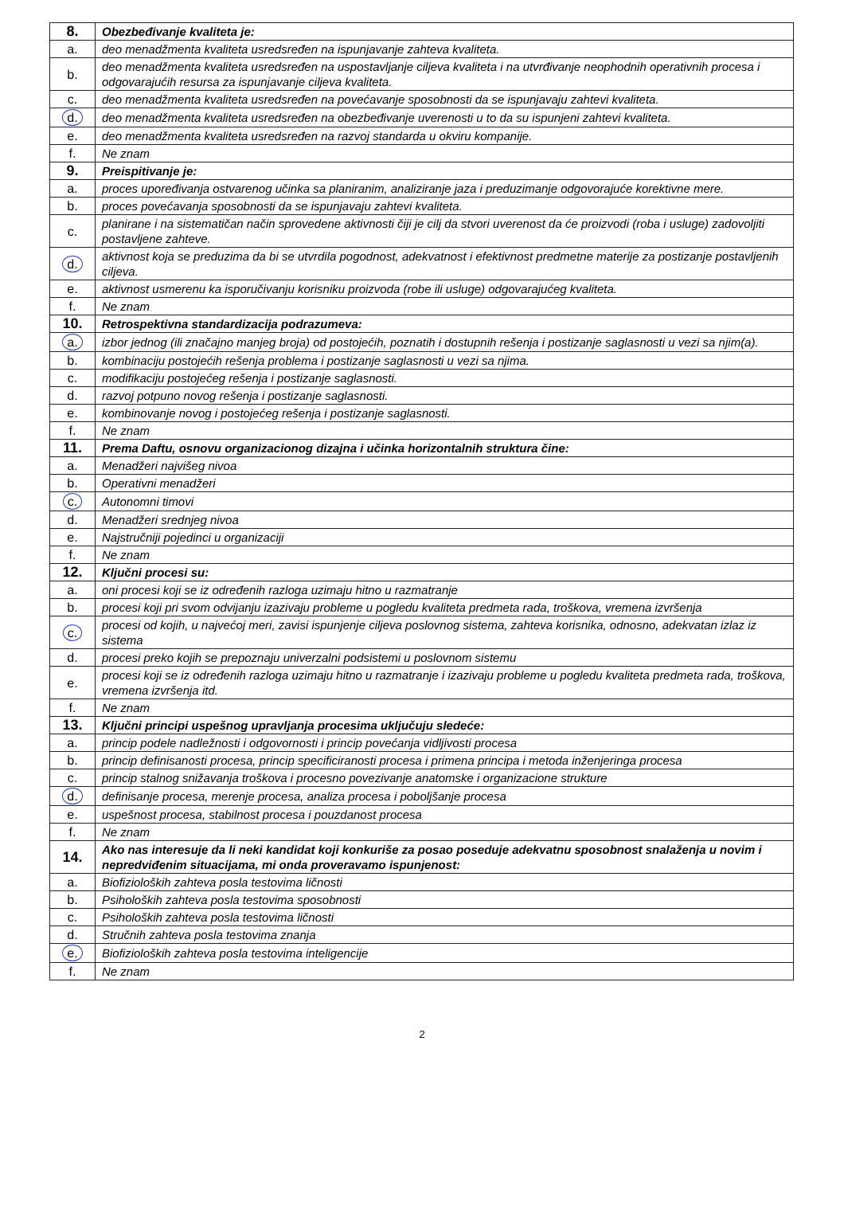| 8. | Obezbeđivanje kvaliteta je: |
| a. | deo menadžmenta kvaliteta usredsređen na ispunjavanje zahteva kvaliteta. |
| b. | deo menadžmenta kvaliteta usredsređen na uspostavljanje ciljeva kvaliteta i na utvrđivanje neophodnih operativnih procesa i odgovarajućih resursa za ispunjavanje ciljeva kvaliteta. |
| c. | deo menadžmenta kvaliteta usredsređen na povećavanje sposobnosti da se ispunjavaju zahtevi kvaliteta. |
| d. | deo menadžmenta kvaliteta usredsređen na obezbeđivanje uverenosti u to da su ispunjeni zahtevi kvaliteta. |
| e. | deo menadžmenta kvaliteta usredsređen na razvoj standarda u okviru kompanije. |
| f. | Ne znam |
| 9. | Preispitivanje je: |
| a. | proces upoređivanja ostvarenog učinka sa planiranim, analiziranje jaza i preduzimanje odgovorajuće korektivne mere. |
| b. | proces povećavanja sposobnosti da se ispunjavaju zahtevi kvaliteta. |
| c. | planirane i na sistematičan način sprovedene aktivnosti čiji je cilj da stvori uverenost da će proizvodi (roba i usluge) zadovoljiti postavljene zahteve. |
| d. | aktivnost koja se preduzima da bi se utvrdila pogodnost, adekvatnost i efektivnost predmetne materije za postizanje postavljenih ciljeva. |
| e. | aktivnost usmerenu ka isporučivanju korisniku proizvoda (robe ili usluge) odgovarajućeg kvaliteta. |
| f. | Ne znam |
| 10. | Retrospektivna standardizacija podrazumeva: |
| a. | izbor jednog (ili značajno manjeg broja) od postojećih, poznatih i dostupnih rešenja i postizanje saglasnosti u vezi sa njim(a). |
| b. | kombinaciju postojećih rešenja problema i postizanje saglasnosti u vezi sa njima. |
| c. | modifikaciju postojećeg rešenja i postizanje saglasnosti. |
| d. | razvoj potpuno novog rešenja i postizanje saglasnosti. |
| e. | kombinovanje novog i postojećeg rešenja i postizanje saglasnosti. |
| f. | Ne znam |
| 11. | Prema Daftu, osnovu organizacionog dizajna i učinka horizontalnih struktura čine: |
| a. | Menadžeri najvišeg nivoa |
| b. | Operativni menadžeri |
| c. | Autonomni timovi |
| d. | Menadžeri srednjeg nivoa |
| e. | Najstručniji pojedinci u organizaciji |
| f. | Ne znam |
| 12. | Ključni procesi su: |
| a. | oni procesi koji se iz određenih razloga uzimaju hitno u razmatranje |
| b. | procesi koji pri svom odvijanju izazivaju probleme u pogledu kvaliteta predmeta rada, troškova, vremena izvršenja |
| c. | procesi od kojih, u najvećoj meri, zavisi ispunjenje ciljeva poslovnog sistema, zahteva korisnika, odnosno, adekvatan izlaz iz sistema |
| d. | procesi preko kojih se prepoznaju univerzalni podsistemi u poslovnom sistemu |
| e. | procesi koji se iz određenih razloga uzimaju hitno u razmatranje i izazivaju probleme u pogledu kvaliteta predmeta rada, troškova, vremena izvršenja itd. |
| f. | Ne znam |
| 13. | Ključni principi uspešnog upravljanja procesima uključuju sledeće: |
| a. | princip podele nadležnosti i odgovornosti i princip povećanja vidljivosti procesa |
| b. | princip definisanosti procesa, princip specificiranosti procesa i primena principa i metoda inženjeringa procesa |
| c. | princip stalnog snižavanja troškova i procesno povezivanje anatomske i organizacione strukture |
| d. | definisanje procesa, merenje procesa, analiza procesa i poboljšanje procesa |
| e. | uspešnost procesa, stabilnost procesa i pouzdanost procesa |
| f. | Ne znam |
| 14. | Ako nas interesuje da li neki kandidat koji konkuriše za posao poseduje adekvatnu sposobnost snalaženja u novim i nepredviđenim situacijama, mi onda proveravamo ispunjenost: |
| a. | Biofizioloških zahteva posla testovima ličnosti |
| b. | Psiholoških zahteva posla testovima sposobnosti |
| c. | Psiholoških zahteva posla testovima ličnosti |
| d. | Stručnih zahteva posla testovima znanja |
| e. | Biofizioloških zahteva posla testovima inteligencije |
| f. | Ne znam |
2